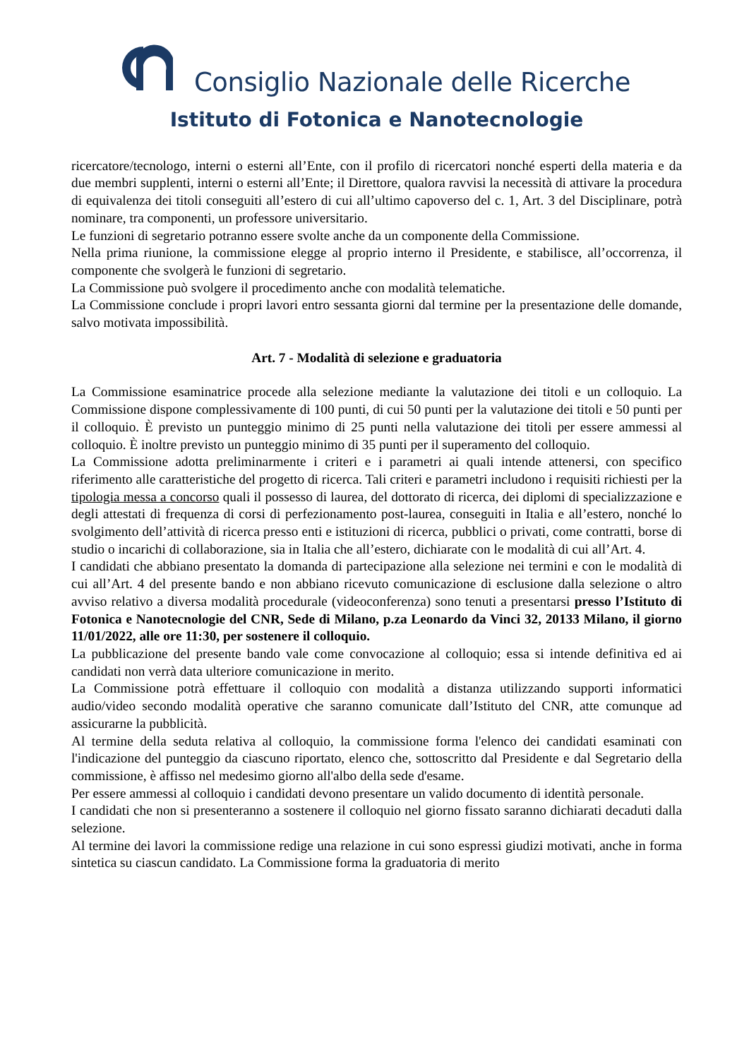Consiglio Nazionale delle Ricerche
Istituto di Fotonica e Nanotecnologie
ricercatore/tecnologo, interni o esterni all’Ente, con il profilo di ricercatori nonché esperti della materia e da due membri supplenti, interni o esterni all’Ente; il Direttore, qualora ravvisi la necessità di attivare la procedura di equivalenza dei titoli conseguiti all’estero di cui all’ultimo capoverso del c. 1, Art. 3 del Disciplinare, potrà nominare, tra componenti, un professore universitario.
Le funzioni di segretario potranno essere svolte anche da un componente della Commissione.
Nella prima riunione, la commissione elegge al proprio interno il Presidente, e stabilisce, all’occorrenza, il componente che svolgerà le funzioni di segretario.
La Commissione può svolgere il procedimento anche con modalità telematiche.
La Commissione conclude i propri lavori entro sessanta giorni dal termine per la presentazione delle domande, salvo motivata impossibilità.
Art. 7 - Modalità di selezione e graduatoria
La Commissione esaminatrice procede alla selezione mediante la valutazione dei titoli e un colloquio. La Commissione dispone complessivamente di 100 punti, di cui 50 punti per la valutazione dei titoli e 50 punti per il colloquio. È previsto un punteggio minimo di 25 punti nella valutazione dei titoli per essere ammessi al colloquio. È inoltre previsto un punteggio minimo di 35 punti per il superamento del colloquio.
La Commissione adotta preliminarmente i criteri e i parametri ai quali intende attenersi, con specifico riferimento alle caratteristiche del progetto di ricerca. Tali criteri e parametri includono i requisiti richiesti per la tipologia messa a concorso quali il possesso di laurea, del dottorato di ricerca, dei diplomi di specializzazione e degli attestati di frequenza di corsi di perfezionamento post-laurea, conseguiti in Italia e all’estero, nonché lo svolgimento dell’attività di ricerca presso enti e istituzioni di ricerca, pubblici o privati, come contratti, borse di studio o incarichi di collaborazione, sia in Italia che all’estero, dichiarate con le modalità di cui all’Art. 4.
I candidati che abbiano presentato la domanda di partecipazione alla selezione nei termini e con le modalità di cui all’Art. 4 del presente bando e non abbiano ricevuto comunicazione di esclusione dalla selezione o altro avviso relativo a diversa modalità procedurale (videoconferenza) sono tenuti a presentarsi presso l’Istituto di Fotonica e Nanotecnologie del CNR, Sede di Milano, p.za Leonardo da Vinci 32, 20133 Milano, il giorno 11/01/2022, alle ore 11:30, per sostenere il colloquio.
La pubblicazione del presente bando vale come convocazione al colloquio; essa si intende definitiva ed ai candidati non verrà data ulteriore comunicazione in merito.
La Commissione potrà effettuare il colloquio con modalità a distanza utilizzando supporti informatici audio/video secondo modalità operative che saranno comunicate dall’Istituto del CNR, atte comunque ad assicurarne la pubblicità.
Al termine della seduta relativa al colloquio, la commissione forma l'elenco dei candidati esaminati con l'indicazione del punteggio da ciascuno riportato, elenco che, sottoscritto dal Presidente e dal Segretario della commissione, è affisso nel medesimo giorno all'albo della sede d'esame.
Per essere ammessi al colloquio i candidati devono presentare un valido documento di identità personale.
I candidati che non si presenteranno a sostenere il colloquio nel giorno fissato saranno dichiarati decaduti dalla selezione.
Al termine dei lavori la commissione redige una relazione in cui sono espressi giudizi motivati, anche in forma sintetica su ciascun candidato. La Commissione forma la graduatoria di merito